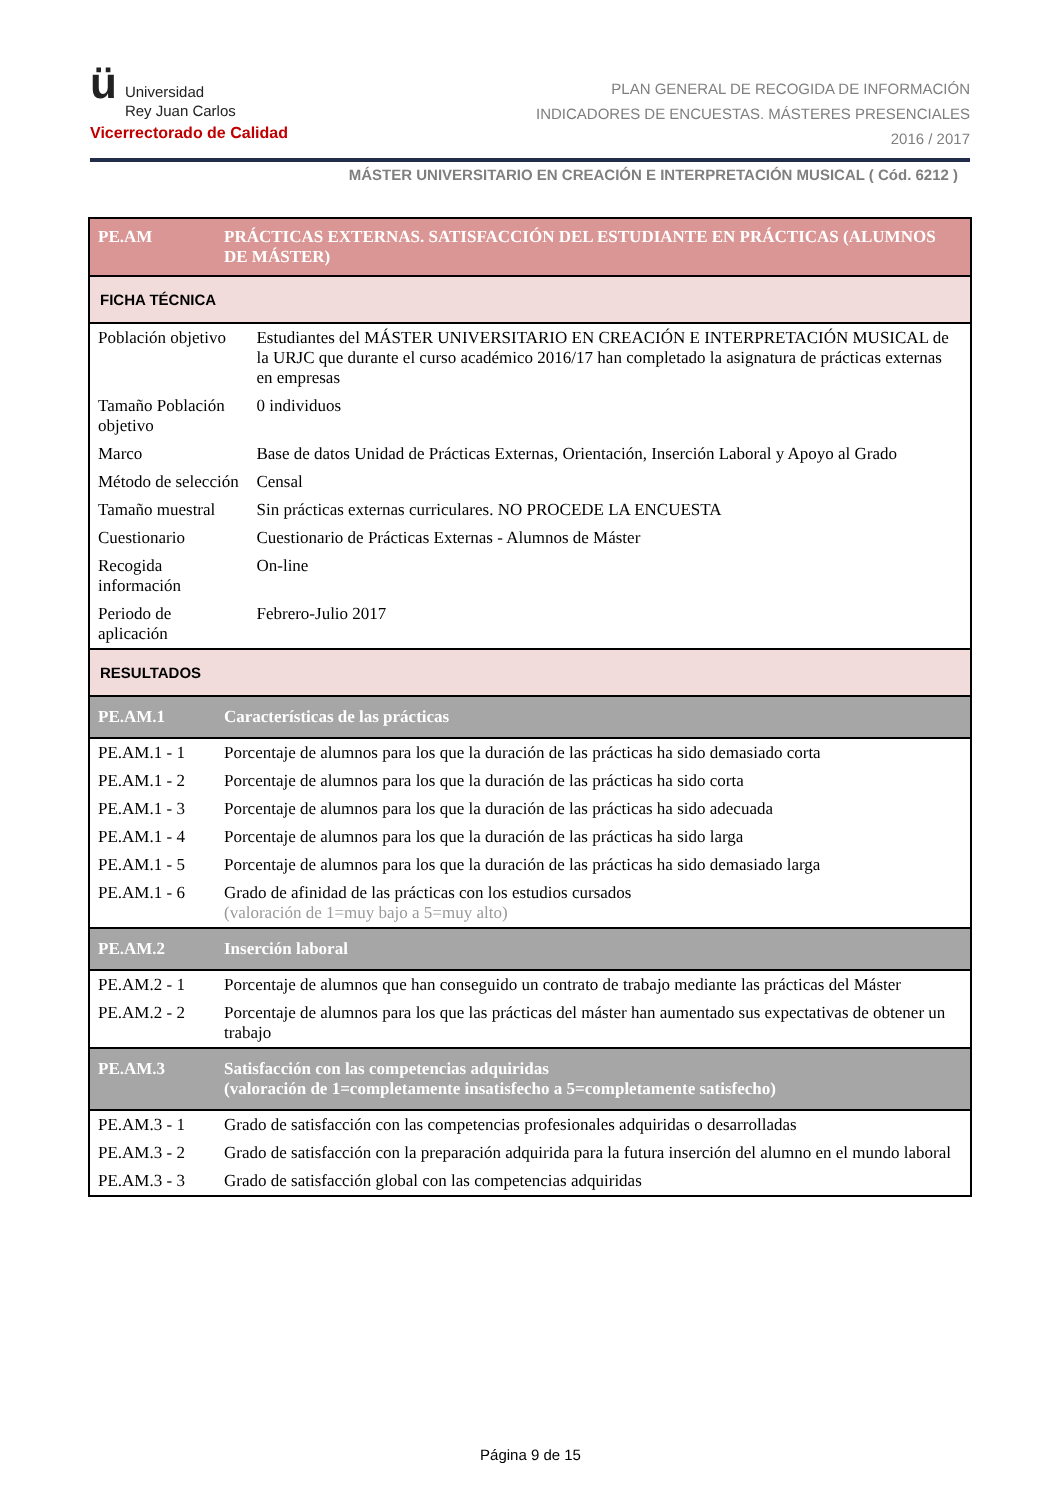ü Universidad
Rey Juan Carlos
Vicerrectorado de Calidad
PLAN GENERAL DE RECOGIDA DE INFORMACIÓN
INDICADORES DE ENCUESTAS. MÁSTERES PRESENCIALES
2016 / 2017
MÁSTER UNIVERSITARIO EN CREACIÓN E INTERPRETACIÓN MUSICAL ( Cód. 6212 )
| PE.AM | PRÁCTICAS EXTERNAS. SATISFACCIÓN DEL ESTUDIANTE EN PRÁCTICAS (ALUMNOS DE MÁSTER) | |
| FICHA TÉCNICA | | |
| Población objetivo | | Estudiantes del MÁSTER UNIVERSITARIO EN CREACIÓN E INTERPRETACIÓN MUSICAL de la URJC que durante el curso académico 2016/17 han completado la asignatura de prácticas externas en empresas |
| Tamaño Población objetivo | | 0 individuos |
| Marco | | Base de datos Unidad de Prácticas Externas, Orientación, Inserción Laboral y Apoyo al Grado |
| Método de selección | | Censal |
| Tamaño muestral | | Sin prácticas externas curriculares. NO PROCEDE LA ENCUESTA |
| Cuestionario | | Cuestionario de Prácticas Externas - Alumnos de Máster |
| Recogida información | | On-line |
| Periodo de aplicación | | Febrero-Julio 2017 |
| RESULTADOS | | |
| PE.AM.1 | Características de las prácticas | |
| PE.AM.1 - 1 | Porcentaje de alumnos para los que la duración de las prácticas ha sido demasiado corta | |
| PE.AM.1 - 2 | Porcentaje de alumnos para los que la duración de las prácticas ha sido corta | |
| PE.AM.1 - 3 | Porcentaje de alumnos para los que la duración de las prácticas ha sido adecuada | |
| PE.AM.1 - 4 | Porcentaje de alumnos para los que la duración de las prácticas ha sido larga | |
| PE.AM.1 - 5 | Porcentaje de alumnos para los que la duración de las prácticas ha sido demasiado larga | |
| PE.AM.1 - 6 | Grado de afinidad de las prácticas con los estudios cursados (valoración de 1=muy bajo a 5=muy alto) | |
| PE.AM.2 | Inserción laboral | |
| PE.AM.2 - 1 | Porcentaje de alumnos que han conseguido un contrato de trabajo mediante las prácticas del Máster | |
| PE.AM.2 - 2 | Porcentaje de alumnos para los que las prácticas del máster han aumentado sus expectativas de obtener un trabajo | |
| PE.AM.3 | Satisfacción con las competencias adquiridas (valoración de 1=completamente insatisfecho a 5=completamente satisfecho) | |
| PE.AM.3 - 1 | Grado de satisfacción con las competencias profesionales adquiridas o desarrolladas | |
| PE.AM.3 - 2 | Grado de satisfacción con la preparación adquirida para la futura inserción del alumno en el mundo laboral | |
| PE.AM.3 - 3 | Grado de satisfacción global con las competencias adquiridas | |
Página 9 de 15